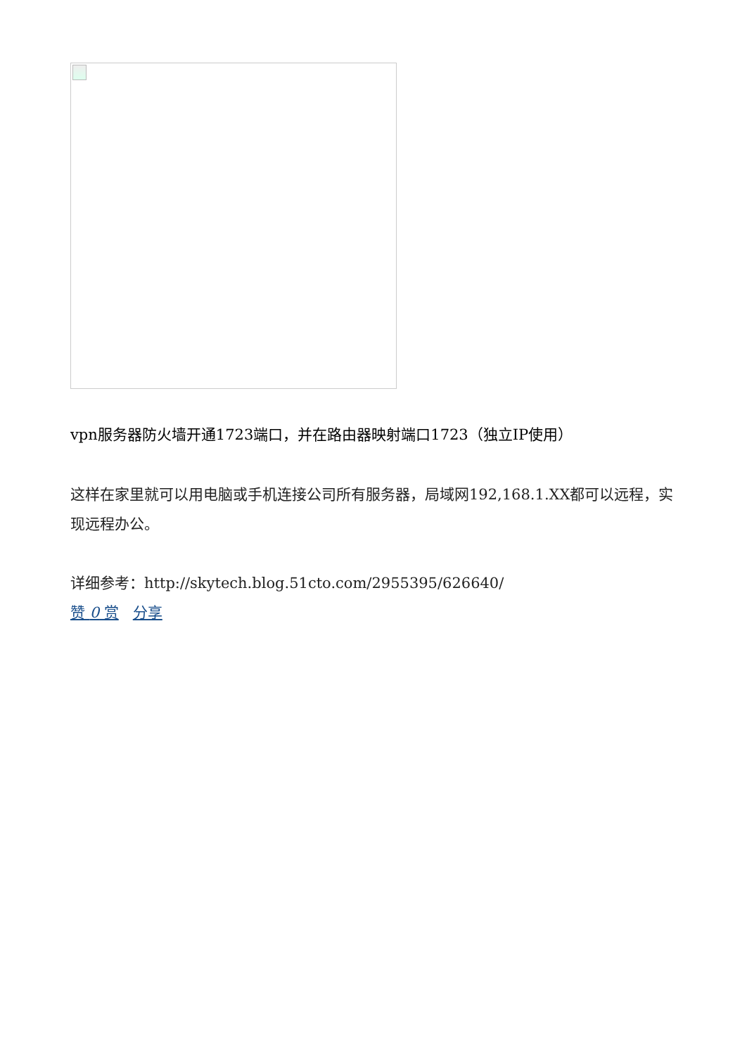vpn服务器防火墙开通1723端口，并在路由器映射端口1723（独立IP使用）
这样在家里就可以用电脑或手机连接公司所有服务器，局域网192,168.1.XX都可以远程，实现远程办公。
详细参考：http://skytech.blog.51cto.com/2955395/626640/
赞 0 赏 分享